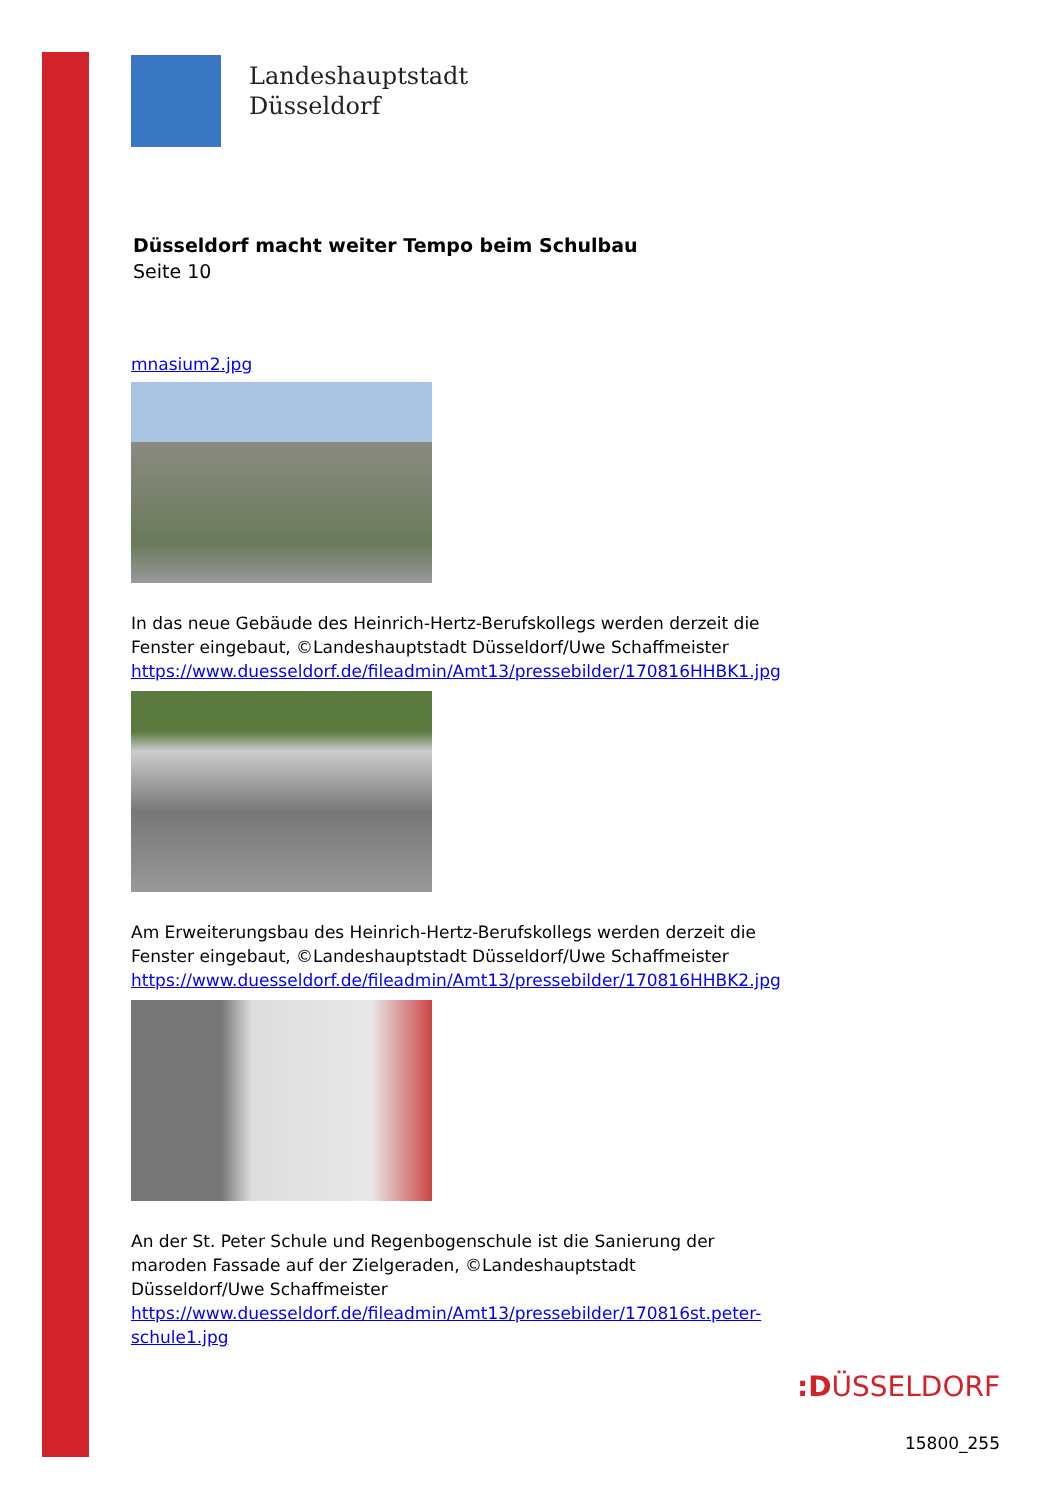Landeshauptstadt
Düsseldorf
Düsseldorf macht weiter Tempo beim Schulbau
Seite 10
mnasium2.jpg
In das neue Gebäude des Heinrich-Hertz-Berufskollegs werden derzeit die Fenster eingebaut, ©Landeshauptstadt Düsseldorf/Uwe Schaffmeister
https://www.duesseldorf.de/fileadmin/Amt13/pressebilder/170816HHBK1.jpg
Am Erweiterungsbau des Heinrich-Hertz-Berufskollegs werden derzeit die Fenster eingebaut, ©Landeshauptstadt Düsseldorf/Uwe Schaffmeister
https://www.duesseldorf.de/fileadmin/Amt13/pressebilder/170816HHBK2.jpg
An der St. Peter Schule und Regenbogenschule ist die Sanierung der maroden Fassade auf der Zielgeraden, ©Landeshauptstadt Düsseldorf/Uwe Schaffmeister
https://www.duesseldorf.de/fileadmin/Amt13/pressebilder/170816st.peter-schule1.jpg
:DÜSSELDORF
15800_255